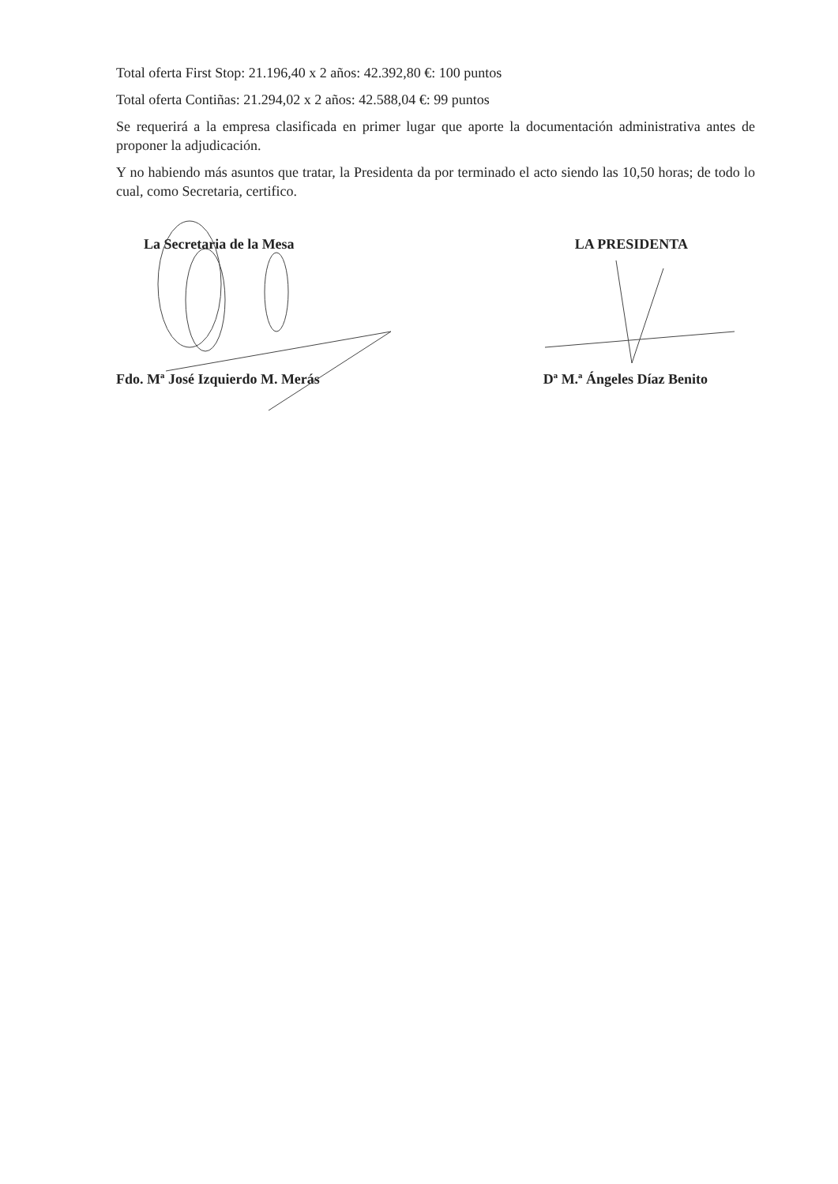Total oferta First Stop: 21.196,40 x 2 años: 42.392,80 €: 100 puntos
Total oferta Contiñas: 21.294,02 x 2 años: 42.588,04 €: 99 puntos
Se requerirá a la empresa clasificada en primer lugar que aporte la documentación administrativa antes de proponer la adjudicación.
Y no habiendo más asuntos que tratar, la Presidenta da por terminado el acto siendo las 10,50 horas; de todo lo cual, como Secretaria, certifico.
La Secretaria de la Mesa
Fdo. Mª José Izquierdo M. Merás
LA PRESIDENTA
Dª M.ª Ángeles Díaz Benito